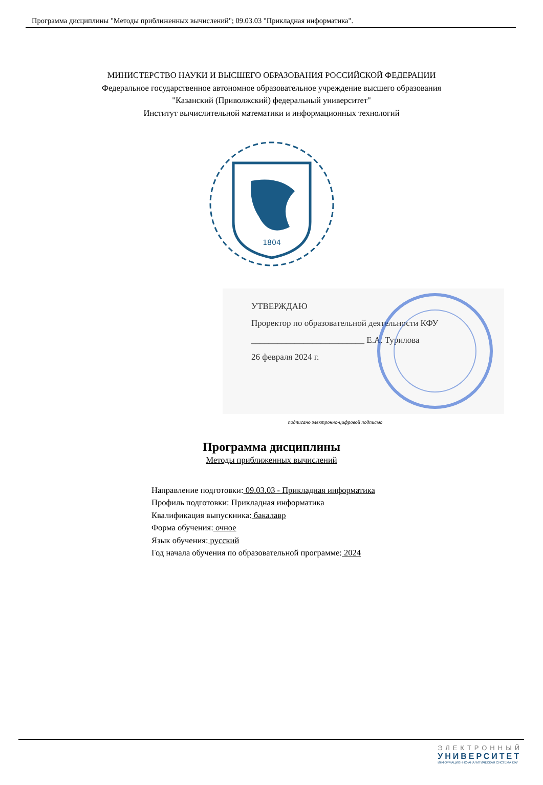Программа дисциплины "Методы приближенных вычислений"; 09.03.03 "Прикладная информатика".
МИНИСТЕРСТВО НАУКИ И ВЫСШЕГО ОБРАЗОВАНИЯ РОССИЙСКОЙ ФЕДЕРАЦИИ
Федеральное государственное автономное образовательное учреждение высшего образования
"Казанский (Приволжский) федеральный университет"
Институт вычислительной математики и информационных технологий
1804
УТВЕРЖДАЮ
Проректор по образовательной деятельности КФУ
__________________________ Е.А. Турилова
26 февраля 2024 г.
подписано электронно-цифровой подписью
Программа дисциплины
Методы приближенных вычислений
Направление подготовки: 09.03.03 - Прикладная информатика
Профиль подготовки: Прикладная информатика
Квалификация выпускника: бакалавр
Форма обучения: очное
Язык обучения: русский
Год начала обучения по образовательной программе: 2024
ЭЛЕКТРОННЫЙ
УНИВЕРСИТЕТ
ИНФОРМАЦИОННО-АНАЛИТИЧЕСКАЯ СИСТЕМА КФУ